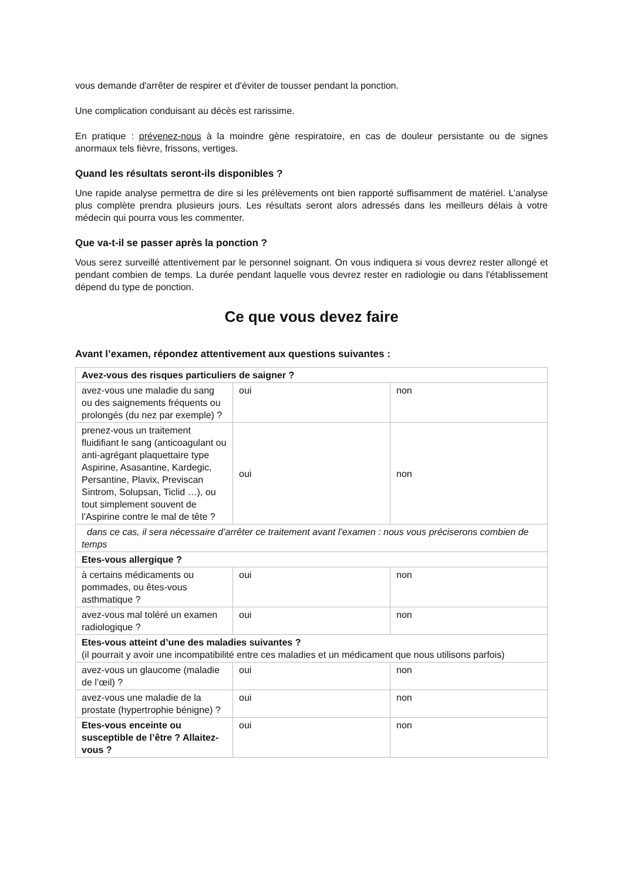vous demande d'arrêter de respirer et d’éviter de tousser pendant la ponction.
Une complication conduisant au décès est rarissime.
En pratique : prévenez-nous à la moindre gène respiratoire, en cas de douleur persistante ou de signes anormaux tels fièvre, frissons, vertiges.
Quand les résultats seront-ils disponibles ?
Une rapide analyse permettra de dire si les prélèvements ont bien rapporté suffisamment de matériel. L’analyse plus complète prendra plusieurs jours. Les résultats seront alors adressés dans les meilleurs délais à votre médecin qui pourra vous les commenter.
Que va-t-il se passer après la ponction ?
Vous serez surveillé attentivement par le personnel soignant. On vous indiquera si vous devrez rester allongé et pendant combien de temps. La durée pendant laquelle vous devrez rester en radiologie ou dans l'établissement dépend du type de ponction.
Ce que vous devez faire
Avant l’examen, répondez attentivement aux questions suivantes :
| Avez-vous des risques particuliers de saigner ? | | |
| avez-vous une maladie du sang ou des saignements fréquents ou prolongés (du nez par exemple) ? | oui | non |
| prenez-vous un traitement fluidifiant le sang (anticoagulant ou anti-agrégant plaquettaire type Aspirine, Asasantine, Kardegic, Persantine, Plavix, Previscan Sintrom, Solupsan, Ticlid …), ou tout simplement souvent de l’Aspirine contre le mal de tête ? | oui | non |
| dans ce cas, il sera nécessaire d’arrêter ce traitement avant l’examen : nous vous préciserons combien de temps | | |
| Etes-vous allergique ? | | |
| à certains médicaments ou pommades, ou êtes-vous asthmatique ? | oui | non |
| avez-vous mal toléré un examen radiologique ? | oui | non |
| Etes-vous atteint d’une des maladies suivantes ? (il pourrait y avoir une incompatibilité entre ces maladies et un médicament que nous utilisons parfois) | | |
| avez-vous un glaucome (maladie de l’œil) ? | oui | non |
| avez-vous une maladie de la prostate (hypertrophie bénigne) ? | oui | non |
| Etes-vous enceinte ou susceptible de l’être ? Allaitez-vous ? | oui | non |